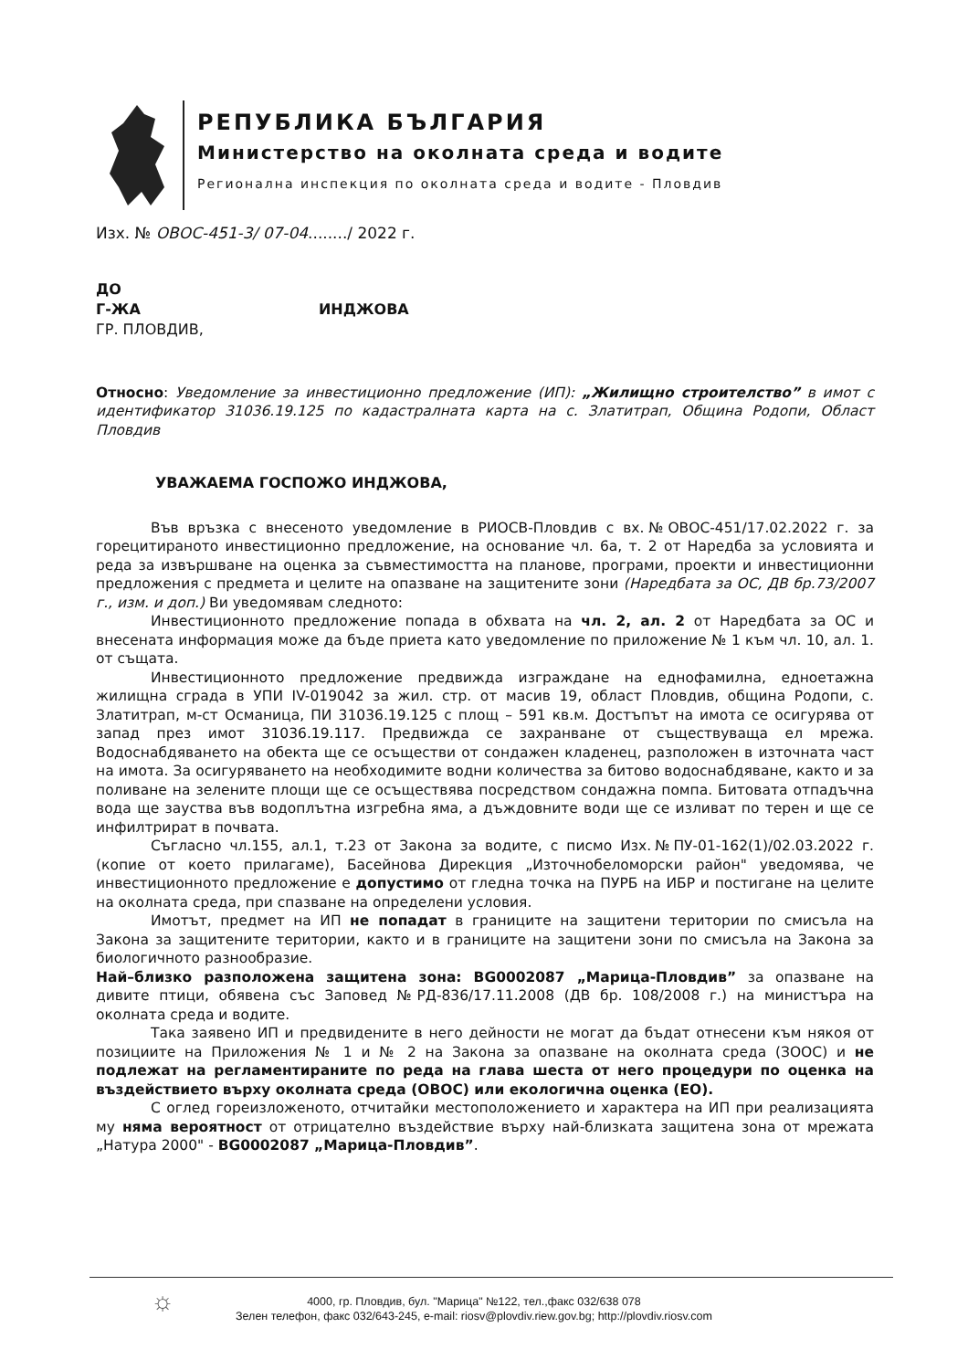РЕПУБЛИКА БЪЛГАРИЯ
Министерство на околната среда и водите
Регионална инспекция по околната среда и водите - Пловдив
Изх. № ОВОС-451-3/ 07-04......../ 2022 г.
ДО
Г-ЖА ИНДЖОВА
ГР. ПЛОВДИВ,
Относно: Уведомление за инвестиционно предложение (ИП): „Жилищно строителство” в имот с идентификатор 31036.19.125 по кадастралната карта на с. Златитрап, Община Родопи, Област Пловдив
УВАЖАЕМА ГОСПОЖО ИНДЖОВА,
Във връзка с внесеното уведомление в РИОСВ-Пловдив с вх.№ОВОС-451/17.02.2022 г. за горецитираното инвестиционно предложение, на основание чл. 6а, т. 2 от Наредба за условията и реда за извършване на оценка за съвместимостта на планове, програми, проекти и инвестиционни предложения с предмета и целите на опазване на защитените зони (Наредбата за ОС, ДВ бр.73/2007 г., изм. и доп.) Ви уведомявам следното:
Инвестиционното предложение попада в обхвата на чл. 2, ал. 2 от Наредбата за ОС и внесената информация може да бъде приета като уведомление по приложение № 1 към чл. 10, ал. 1. от същата.
Инвестиционното предложение предвижда изграждане на еднофамилна, едноетажна жилищна сграда в УПИ IV-019042 за жил. стр. от масив 19, област Пловдив, община Родопи, с. Златитрап, м-ст Османица, ПИ 31036.19.125 с площ – 591 кв.м. Достъпът на имота се осигурява от запад през имот 31036.19.117. Предвижда се захранване от съществуваща ел мрежа. Водоснабдяването на обекта ще се осъществи от сондажен кладенец, разположен в източната част на имота. За осигуряването на необходимите водни количества за битово водоснабдяване, както и за поливане на зелените площи ще се осъществява посредством сондажна помпа. Битовата отпадъчна вода ще зауства във водоплътна изгребна яма, а дъждовните води ще се изливат по терен и ще се инфилтрират в почвата.
Съгласно чл.155, ал.1, т.23 от Закона за водите, с писмо Изх.№ПУ-01-162(1)/02.03.2022 г. (копие от което прилагаме), Басейнова Дирекция „Източнобеломорски район" уведомява, че инвестиционното предложение е допустимо от гледна точка на ПУРБ на ИБР и постигане на целите на околната среда, при спазване на определени условия.
Имотът, предмет на ИП не попадат в границите на защитени територии по смисъла на Закона за защитените територии, както и в границите на защитени зони по смисъла на Закона за биологичното разнообразие.
Най–близко разположена защитена зона: BG0002087 „Марица-Пловдив” за опазване на дивите птици, обявена със Заповед №РД-836/17.11.2008 (ДВ бр. 108/2008 г.) на министъра на околната среда и водите.
Така заявено ИП и предвидените в него дейности не могат да бъдат отнесени към някоя от позициите на Приложения № 1 и № 2 на Закона за опазване на околната среда (ЗООС) и не подлежат на регламентираните по реда на глава шеста от него процедури по оценка на въздействието върху околната среда (ОВОС) или екологична оценка (ЕО).
С оглед гореизложеното, отчитайки местоположението и характера на ИП при реализацията му няма вероятност от отрицателно въздействие върху най-близката защитена зона от мрежата „Натура 2000" - BG0002087 „Марица-Пловдив”.
☼
4000, гр. Пловдив, бул. "Марица" №122, тел.,факс 032/638 078
Зелен телефон, факс 032/643-245, e-mail: riosv@plovdiv.riew.gov.bg; http://plovdiv.riosv.com